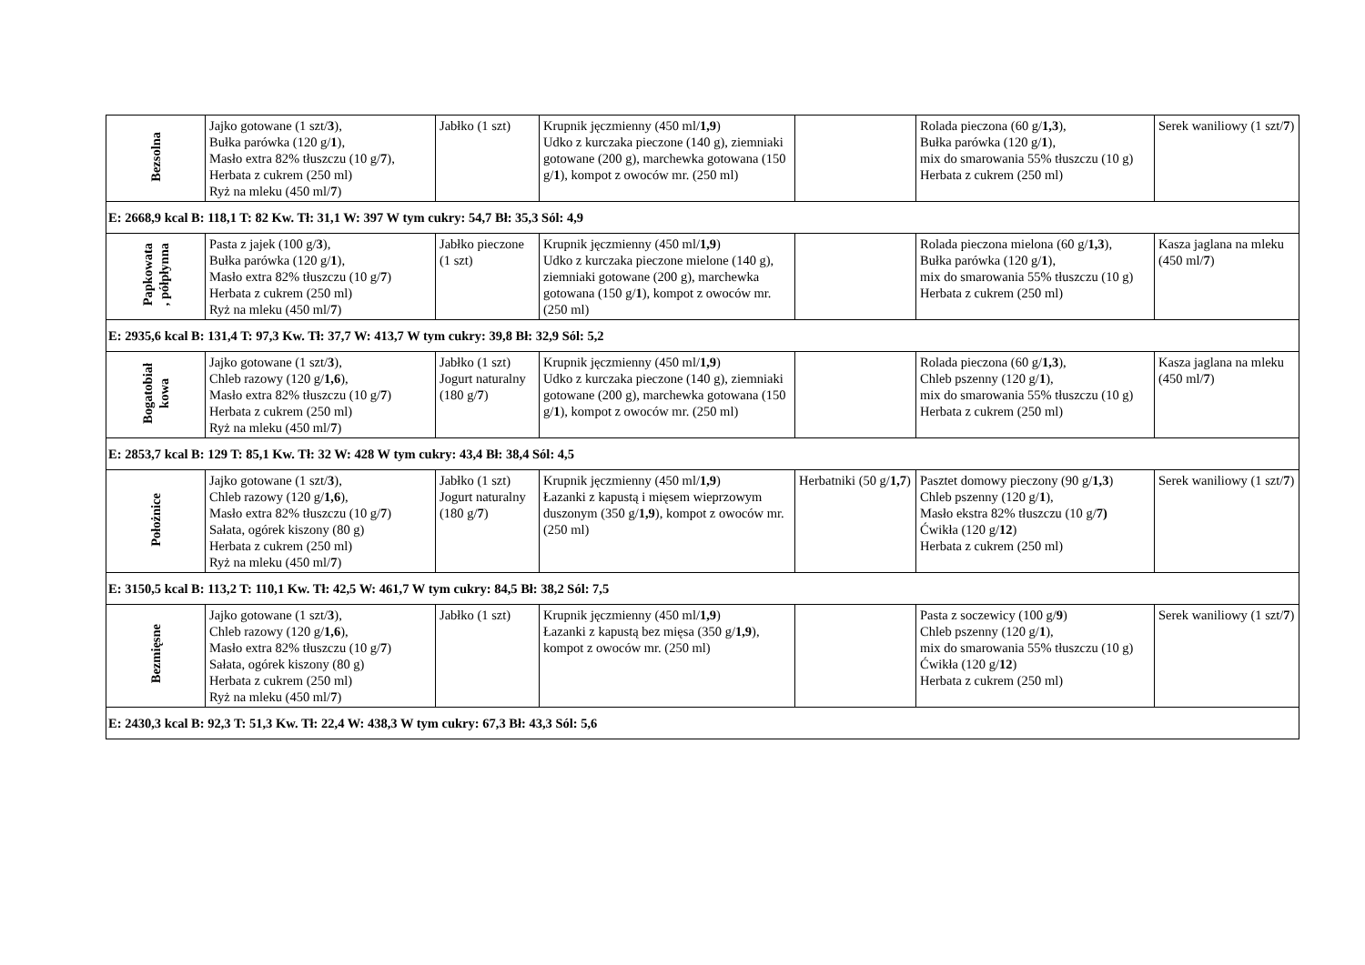| Bezsolna | Jajko gotowane (1 szt/ 3 ), Bułka parówka (120 g/ 1 ), Masło extra 82% tłuszczu (10 g/ 7 ), Herbata z cukrem (250 ml) Ryż na mleku (450 ml/ 7 ) | Jabłko (1 szt) | Krupnik jęczmienny (450 ml/ 1,9 ) Udko z kurczaka pieczone (140 g), ziemniaki gotowane (200 g), marchewka gotowana (150 g/ 1 ), kompot z owoców mr. (250 ml) | | Rolada pieczona (60 g/ 1,3 ), Bułka parówka (120 g/ 1 ), mix do smarowania 55% tłuszczu (10 g) Herbata z cukrem (250 ml) | Serek waniliowy (1 szt/ 7 ) |
| E: 2668,9 kcal B: 118,1 T: 82 Kw. Tł: 31,1 W: 397 W tym cukry: 54,7 Bł: 35,3 Sól: 4,9 | | | | | | |
| Papkowata , półpłynna | Pasta z jajek (100 g/ 3 ), Bułka parówka (120 g/ 1 ), Masło extra 82% tłuszczu (10 g/ 7 ) Herbata z cukrem (250 ml) Ryż na mleku (450 ml/ 7 ) | Jabłko pieczone (1 szt) | Krupnik jęczmienny (450 ml/ 1,9 ) Udko z kurczaka pieczone mielone (140 g), ziemniaki gotowane (200 g), marchewka gotowana (150 g/ 1 ), kompot z owoców mr. (250 ml) | | Rolada pieczona mielona (60 g/ 1,3 ), Bułka parówka (120 g/ 1 ), mix do smarowania 55% tłuszczu (10 g) Herbata z cukrem (250 ml) | Kasza jaglana na mleku (450 ml/ 7 ) |
| E: 2935,6 kcal B: 131,4 T: 97,3 Kw. Tł: 37,7 W: 413,7 W tym cukry: 39,8 Bł: 32,9 Sól: 5,2 | | | | | | |
| Bogatobiał kowa | Jajko gotowane (1 szt/ 3 ), Chleb razowy (120 g/ 1,6 ), Masło extra 82% tłuszczu (10 g/ 7 ) Herbata z cukrem (250 ml) Ryż na mleku (450 ml/ 7 ) | Jabłko (1 szt) Jogurt naturalny (180 g/ 7 ) | Krupnik jęczmienny (450 ml/ 1,9 ) Udko z kurczaka pieczone (140 g), ziemniaki gotowane (200 g), marchewka gotowana (150 g/ 1 ), kompot z owoców mr. (250 ml) | | Rolada pieczona (60 g/ 1,3 ), Chleb pszenny (120 g/ 1 ), mix do smarowania 55% tłuszczu (10 g) Herbata z cukrem (250 ml) | Kasza jaglana na mleku (450 ml/ 7 ) |
| E: 2853,7 kcal B: 129 T: 85,1 Kw. Tł: 32 W: 428 W tym cukry: 43,4 Bł: 38,4 Sól: 4,5 | | | | | | |
| Położnice | Jajko gotowane (1 szt/ 3 ), Chleb razowy (120 g/ 1,6 ), Masło extra 82% tłuszczu (10 g/ 7 ) Sałata, ogórek kiszony (80 g) Herbata z cukrem (250 ml) Ryż na mleku (450 ml/ 7 ) | Jabłko (1 szt) Jogurt naturalny (180 g/ 7 ) | Krupnik jęczmienny (450 ml/ 1,9 ) Łazanki z kapustą i mięsem wieprzowym duszonym (350 g/ 1,9 ), kompot z owoców mr. (250 ml) | Herbatniki (50 g/ 1,7 ) | Pasztet domowy pieczony (90 g/ 1,3 ) Chleb pszenny (120 g/ 1 ), Masło ekstra 82% tłuszczu (10 g/ 7) Ćwikła (120 g/ 12 ) Herbata z cukrem (250 ml) | Serek waniliowy (1 szt/ 7 ) |
| E: 3150,5 kcal B: 113,2 T: 110,1 Kw. Tł: 42,5 W: 461,7 W tym cukry: 84,5 Bł: 38,2 Sól: 7,5 | | | | | | |
| Bezmięsne | Jajko gotowane (1 szt/ 3 ), Chleb razowy (120 g/ 1,6 ), Masło extra 82% tłuszczu (10 g/ 7 ) Sałata, ogórek kiszony (80 g) Herbata z cukrem (250 ml) Ryż na mleku (450 ml/ 7 ) | Jabłko (1 szt) | Krupnik jęczmienny (450 ml/ 1,9 ) Łazanki z kapustą bez mięsa (350 g/ 1,9 ), kompot z owoców mr. (250 ml) | | Pasta z soczewicy (100 g/ 9 ) Chleb pszenny (120 g/ 1 ), mix do smarowania 55% tłuszczu (10 g) Ćwikła (120 g/ 12 ) Herbata z cukrem (250 ml) | Serek waniliowy (1 szt/ 7 ) |
| E: 2430,3 kcal B: 92,3 T: 51,3 Kw. Tł: 22,4 W: 438,3 W tym cukry: 67,3 Bł: 43,3 Sól: 5,6 | | | | | | |